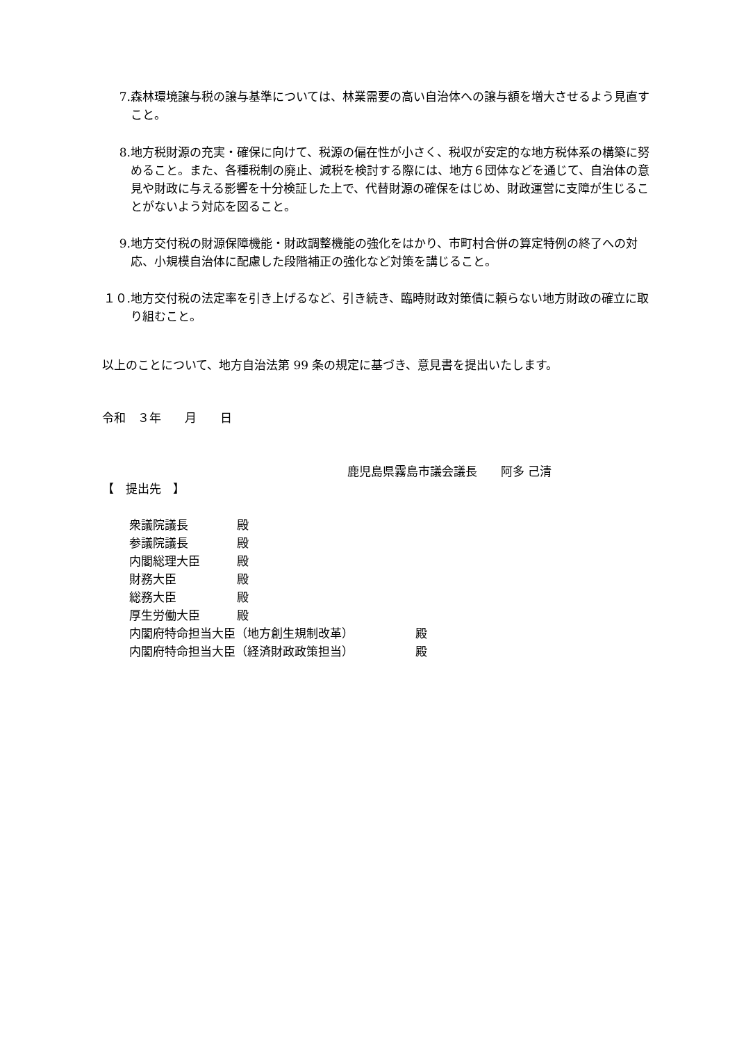7. 森林環境譲与税の譲与基準については、林業需要の高い自治体への譲与額を増大させるよう見直すこと。
8. 地方税財源の充実・確保に向けて、税源の偏在性が小さく、税収が安定的な地方税体系の構築に努めること。また、各種税制の廃止、減税を検討する際には、地方６団体などを通じて、自治体の意見や財政に与える影響を十分検証した上で、代替財源の確保をはじめ、財政運営に支障が生じることがないよう対応を図ること。
9. 地方交付税の財源保障機能・財政調整機能の強化をはかり、市町村合併の算定特例の終了への対応、小規模自治体に配慮した段階補正の強化など対策を講じること。
１０. 地方交付税の法定率を引き上げるなど、引き続き、臨時財政対策債に頼らない地方財政の確立に取り組むこと。
以上のことについて、地方自治法第 99 条の規定に基づき、意見書を提出いたします。
令和　３年　　月　　日
鹿児島県霧島市議会議長　　阿多 己清
【　提出先　】
衆議院議長 殿
参議院議長 殿
内閣総理大臣 殿
財務大臣 殿
総務大臣 殿
厚生労働大臣 殿
内閣府特命担当大臣（地方創生規制改革） 殿
内閣府特命担当大臣（経済財政政策担当） 殿